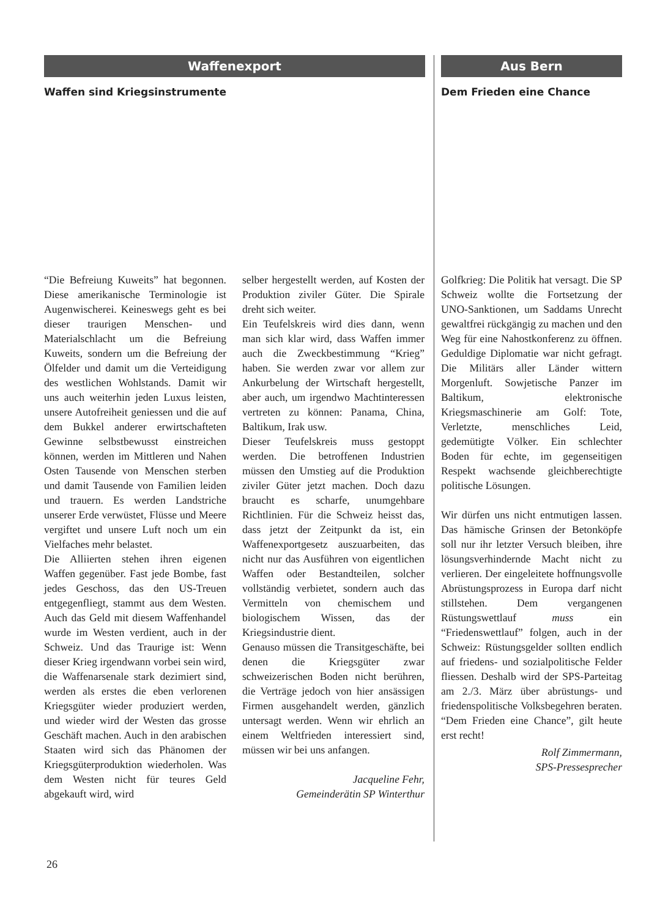Waffenexport
Waffen sind Kriegsinstrumente
“Die Befreiung Kuweits” hat begonnen. Diese amerikanische Terminologie ist Augenwischerei. Keineswegs geht es bei dieser traurigen Menschen- und Materialschlacht um die Befreiung Kuweits, sondern um die Befreiung der Ölfelder und damit um die Verteidigung des westlichen Wohlstands. Damit wir uns auch weiterhin jeden Luxus leisten, unsere Autofreiheit geniessen und die auf dem Bukkel anderer erwirtschafteten Gewinne selbstbewusst einstreichen können, werden im Mittleren und Nahen Osten Tausende von Menschen sterben und damit Tausende von Familien leiden und trauern. Es werden Landstriche unserer Erde verwüstet, Flüsse und Meere vergiftet und unsere Luft noch um ein Vielfaches mehr belastet.
Die Alliierten stehen ihren eigenen Waffen gegenüber. Fast jede Bombe, fast jedes Geschoss, das den US-Treuen entgegenfliegt, stammt aus dem Westen. Auch das Geld mit diesem Waffenhandel wurde im Westen verdient, auch in der Schweiz. Und das Traurige ist: Wenn dieser Krieg irgendwann vorbei sein wird, die Waffenarsenale stark dezimiert sind, werden als erstes die eben verlorenen Kriegsgüter wieder produziert werden, und wieder wird der Westen das grosse Geschäft machen. Auch in den arabischen Staaten wird sich das Phänomen der Kriegsgüterproduktion wiederholen. Was dem Westen nicht für teures Geld abgekauft wird, wird
selber hergestellt werden, auf Kosten der Produktion ziviler Güter. Die Spirale dreht sich weiter.
Ein Teufelskreis wird dies dann, wenn man sich klar wird, dass Waffen immer auch die Zweckbestimmung “Krieg” haben. Sie werden zwar vor allem zur Ankurbelung der Wirtschaft hergestellt, aber auch, um irgendwo Machtinteressen vertreten zu können: Panama, China, Baltikum, Irak usw.
Dieser Teufelskreis muss gestoppt werden. Die betroffenen Industrien müssen den Umstieg auf die Produktion ziviler Güter jetzt machen. Doch dazu braucht es scharfe, unumgehbare Richtlinien. Für die Schweiz heisst das, dass jetzt der Zeitpunkt da ist, ein Waffenexportgesetz auszuarbeiten, das nicht nur das Ausführen von eigentlichen Waffen oder Bestandteilen, solcher vollständig verbietet, sondern auch das Vermitteln von chemischem und biologischem Wissen, das der Kriegsindustrie dient.
Genauso müssen die Transitgeschäfte, bei denen die Kriegsgüter zwar schweizerischen Boden nicht berühren, die Verträge jedoch von hier ansässigen Firmen ausgehandelt werden, gänzlich untersagt werden. Wenn wir ehrlich an einem Weltfrieden interessiert sind, müssen wir bei uns anfangen.
Jacqueline Fehr,
Gemeinderätin SP Winterthur
Aus Bern
Dem Frieden eine Chance
Golfkrieg: Die Politik hat versagt. Die SP Schweiz wollte die Fortsetzung der UNO-Sanktionen, um Saddams Unrecht gewaltfrei rückgängig zu machen und den Weg für eine Nahostkonferenz zu öffnen. Geduldige Diplomatie war nicht gefragt. Die Militärs aller Länder wittern Morgenluft. Sowjetische Panzer im Baltikum, elektronische Kriegsmaschinerie am Golf: Tote, Verletzte, menschliches Leid, gedemütigte Völker. Ein schlechter Boden für echte, im gegenseitigen Respekt wachsende gleichberechtigte politische Lösungen.
Wir dürfen uns nicht entmutigen lassen. Das hämische Grinsen der Betonköpfe soll nur ihr letzter Versuch bleiben, ihre lösungsverhindernde Macht nicht zu verlieren. Der eingeleitete hoffnungsvolle Abrüstungsprozess in Europa darf nicht stillstehen. Dem vergangenen Rüstungswettlauf muss ein “Friedenswettlauf” folgen, auch in der Schweiz: Rüstungsgelder sollten endlich auf friedens- und sozialpolitische Felder fliessen. Deshalb wird der SPS-Parteitag am 2./3. März über abrüstungs- und friedenspolitische Volksbegehren beraten. “Dem Frieden eine Chance”, gilt heute erst recht!
Rolf Zimmermann,
SPS-Pressesprecher
26